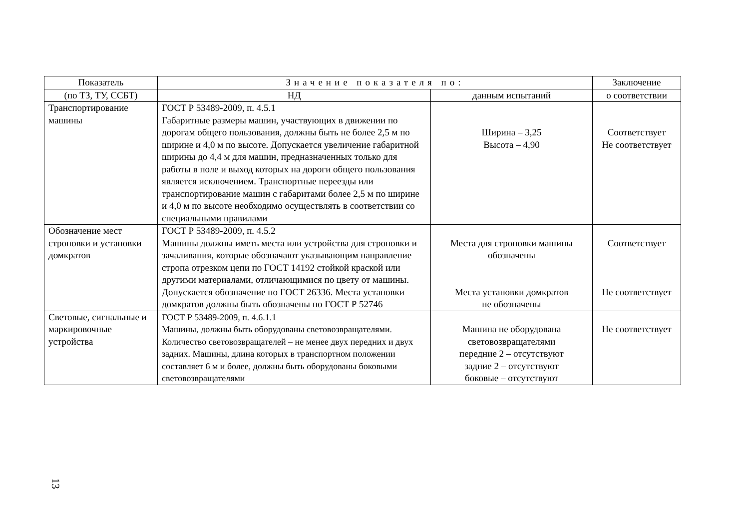| Показатель | Значение показателя по: | | Заключение |
| --- | --- | --- | --- |
| (по ТЗ, ТУ, ССБТ) | НД | данным испытаний | о соответствии |
| Транспортирование машины | ГОСТ Р 53489-2009, п. 4.5.1 Габаритные размеры машин, участвующих в движении по дорогам общего пользования, должны быть не более 2,5 м по ширине и 4,0 м по высоте. Допускается увеличение габаритной ширины до 4,4 м для машин, предназначенных только для работы в поле и выход которых на дороги общего пользования является исключением. Транспортные переезды или транспортирование машин с габаритами более 2,5 м по ширине и 4,0 м по высоте необходимо осуществлять в соответствии со специальными правилами | Ширина – 3,25 Высота – 4,90 | Соответствует Не соответствует |
| Обозначение мест строповки и установки домкратов | ГОСТ Р 53489-2009, п. 4.5.2 Машины должны иметь места или устройства для строповки и зачаливания, которые обозначают указывающим направление стропа отрезком цепи по ГОСТ 14192 стойкой краской или другими материалами, отличающимися по цвету от машины. Допускается обозначение по ГОСТ 26336. Места установки домкратов должны быть обозначены по ГОСТ Р 52746 | Места для строповки машины обозначены Места установки домкратов не обозначены | Соответствует Не соответствует |
| Световые, сигнальные и маркировочные устройства | ГОСТ Р 53489-2009, п. 4.6.1.1 Машины, должны быть оборудованы световозвращателями. Количество световозвращателей – не менее двух передних и двух задних. Машины, длина которых в транспортном положении составляет 6 м и более, должны быть оборудованы боковыми световозвращателями | Машина не оборудована световозвращателями передние 2 – отсутствуют задние 2 – отсутствуют боковые – отсутствуют | Не соответствует |
13